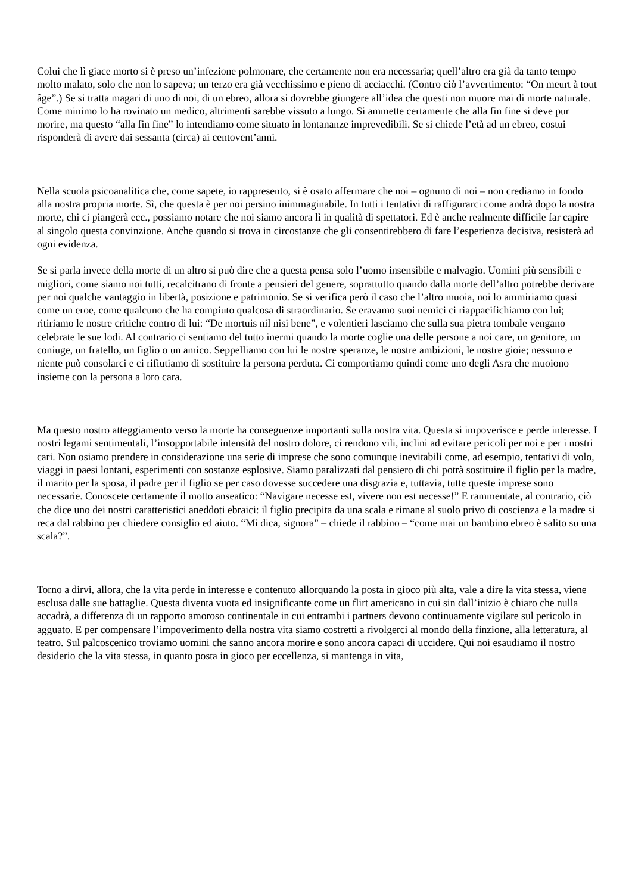Colui che lì giace morto si è preso un’infezione polmonare, che certamente non era necessaria; quell’altro era già da tanto tempo molto malato, solo che non lo sapeva; un terzo era già vecchissimo e pieno di acciacchi. (Contro ciò l’avvertimento: “On meurt à tout âge”.) Se si tratta magari di uno di noi, di un ebreo, allora si dovrebbe giungere all’idea che questi non muore mai di morte naturale. Come minimo lo ha rovinato un medico, altrimenti sarebbe vissuto a lungo. Si ammette certamente che alla fin fine si deve pur morire, ma questo “alla fin fine” lo intendiamo come situato in lontananze imprevedibili. Se si chiede l’età ad un ebreo, costui risponderà di avere dai sessanta (circa) ai centovent’anni.
Nella scuola psicoanalitica che, come sapete, io rappresento, si è osato affermare che noi – ognuno di noi – non crediamo in fondo alla nostra propria morte. Sì, che questa è per noi persino inimmaginabile. In tutti i tentativi di raffigurarci come andrà dopo la nostra morte, chi ci piangerà ecc., possiamo notare che noi siamo ancora lì in qualità di spettatori. Ed è anche realmente difficile far capire al singolo questa convinzione. Anche quando si trova in circostanze che gli consentirebbero di fare l’esperienza decisiva, resisterà ad ogni evidenza.
Se si parla invece della morte di un altro si può dire che a questa pensa solo l’uomo insensibile e malvagio. Uomini più sensibili e migliori, come siamo noi tutti, recalcitrano di fronte a pensieri del genere, soprattutto quando dalla morte dell’altro potrebbe derivare per noi qualche vantaggio in libertà, posizione e patrimonio. Se si verifica però il caso che l’altro muoia, noi lo ammiriamo quasi come un eroe, come qualcuno che ha compiuto qualcosa di straordinario. Se eravamo suoi nemici ci riappacifichiamo con lui; ritiriamo le nostre critiche contro di lui: “De mortuis nil nisi bene”, e volentieri lasciamo che sulla sua pietra tombale vengano celebrate le sue lodi. Al contrario ci sentiamo del tutto inermi quando la morte coglie una delle persone a noi care, un genitore, un coniuge, un fratello, un figlio o un amico. Seppelliamo con lui le nostre speranze, le nostre ambizioni, le nostre gioie; nessuno e niente può consolarci e ci rifiutiamo di sostituire la persona perduta. Ci comportiamo quindi come uno degli Asra che muoiono insieme con la persona a loro cara.
Ma questo nostro atteggiamento verso la morte ha conseguenze importanti sulla nostra vita. Questa si impoverisce e perde interesse. I nostri legami sentimentali, l’insopportabile intensità del nostro dolore, ci rendono vili, inclini ad evitare pericoli per noi e per i nostri cari. Non osiamo prendere in considerazione una serie di imprese che sono comunque inevitabili come, ad esempio, tentativi di volo, viaggi in paesi lontani, esperimenti con sostanze esplosive. Siamo paralizzati dal pensiero di chi potrà sostituire il figlio per la madre, il marito per la sposa, il padre per il figlio se per caso dovesse succedere una disgrazia e, tuttavia, tutte queste imprese sono necessarie. Conoscete certamente il motto anseatico: “Navigare necesse est, vivere non est necesse!” E rammentate, al contrario, ciò che dice uno dei nostri caratteristici aneddoti ebraici: il figlio precipita da una scala e rimane al suolo privo di coscienza e la madre si reca dal rabbino per chiedere consiglio ed aiuto. “Mi dica, signora” – chiede il rabbino – “come mai un bambino ebreo è salito su una scala?”.
Torno a dirvi, allora, che la vita perde in interesse e contenuto allorquando la posta in gioco più alta, vale a dire la vita stessa, viene esclusa dalle sue battaglie. Questa diventa vuota ed insignificante come un flirt americano in cui sin dall’inizio è chiaro che nulla accadrà, a differenza di un rapporto amoroso continentale in cui entrambi i partners devono continuamente vigilare sul pericolo in agguato. E per compensare l’impoverimento della nostra vita siamo costretti a rivolgerci al mondo della finzione, alla letteratura, al teatro. Sul palcoscenico troviamo uomini che sanno ancora morire e sono ancora capaci di uccidere. Qui noi esaudiamo il nostro desiderio che la vita stessa, in quanto posta in gioco per eccellenza, si mantenga in vita,